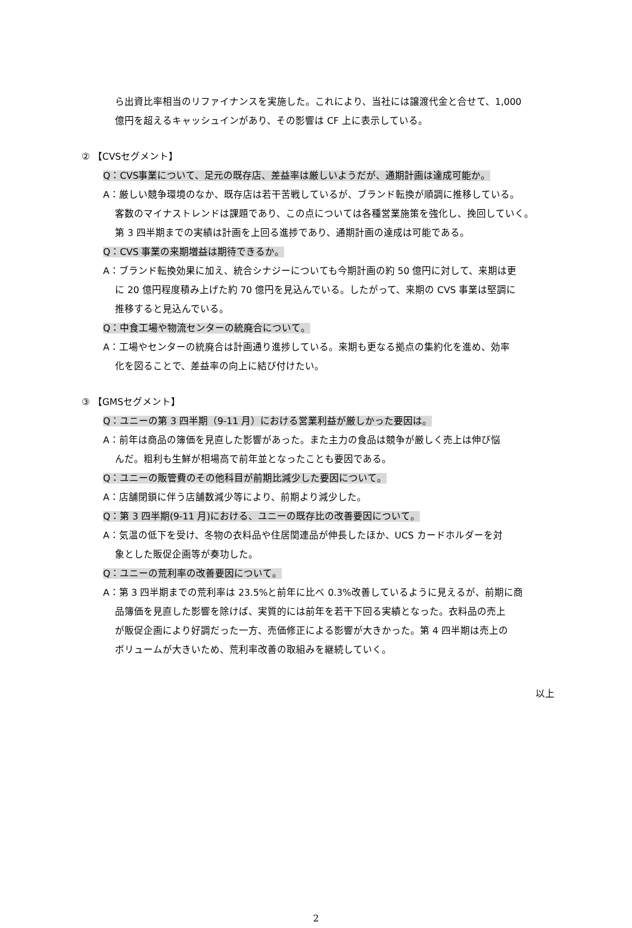ら出資比率相当のリファイナンスを実施した。これにより、当社には譲渡代金と合せて、1,000
億円を超えるキャッシュインがあり、その影響は CF 上に表示している。
② 【CVSセグメント】
Q：CVS事業について、足元の既存店、差益率は厳しいようだが、通期計画は達成可能か。
A：厳しい競争環境のなか、既存店は若干苦戦しているが、ブランド転換が順調に推移している。
客数のマイナストレンドは課題であり、この点については各種営業施策を強化し、挽回していく。
第 3 四半期までの実績は計画を上回る進捗であり、通期計画の達成は可能である。
Q：CVS 事業の来期増益は期待できるか。
A：ブランド転換効果に加え、統合シナジーについても今期計画の約 50 億円に対して、来期は更
に 20 億円程度積み上げた約 70 億円を見込んでいる。したがって、来期の CVS 事業は堅調に
推移すると見込んでいる。
Q：中食工場や物流センターの統廃合について。
A：工場やセンターの統廃合は計画通り進捗している。来期も更なる拠点の集約化を進め、効率
化を図ることで、差益率の向上に結び付けたい。
③ 【GMSセグメント】
Q：ユニーの第 3 四半期（9-11 月）における営業利益が厳しかった要因は。
A：前年は商品の簿価を見直した影響があった。また主力の食品は競争が厳しく売上は伸び悩
んだ。粗利も生鮮が相場高で前年並となったことも要因である。
Q：ユニーの販管費のその他科目が前期比減少した要因について。
A：店舗閉鎖に伴う店舗数減少等により、前期より減少した。
Q：第 3 四半期(9-11 月)における、ユニーの既存比の改善要因について。
A：気温の低下を受け、冬物の衣料品や住居関連品が伸長したほか、UCS カードホルダーを対
象とした販促企画等が奏功した。
Q：ユニーの荒利率の改善要因について。
A：第 3 四半期までの荒利率は 23.5%と前年に比べ 0.3%改善しているように見えるが、前期に商
品簿価を見直した影響を除けば、実質的には前年を若干下回る実績となった。衣料品の売上
が販促企画により好調だった一方、売価修正による影響が大きかった。第 4 四半期は売上の
ボリュームが大きいため、荒利率改善の取組みを継続していく。
以上
2